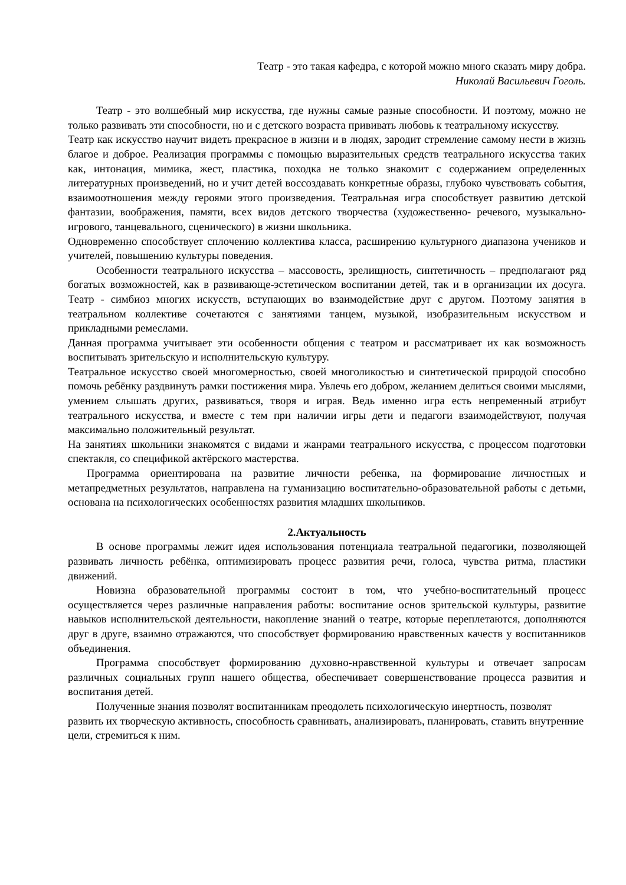Театр - это такая кафедра, с которой можно много сказать миру добра.
Николай Васильевич Гоголь.
Театр - это волшебный мир искусства, где нужны самые разные способности. И поэтому, можно не только развивать эти способности, но и с детского возраста прививать любовь к театральному искусству.
Театр как искусство научит видеть прекрасное в жизни и в людях, зародит стремление самому нести в жизнь благое и доброе. Реализация программы с помощью выразительных средств театрального искусства таких как, интонация, мимика, жест, пластика, походка не только знакомит с содержанием определенных литературных произведений, но и учит детей воссоздавать конкретные образы, глубоко чувствовать события, взаимоотношения между героями этого произведения. Театральная игра способствует развитию детской фантазии, воображения, памяти, всех видов детского творчества (художественно- речевого, музыкально-игрового, танцевального, сценического) в жизни школьника.
Одновременно способствует сплочению коллектива класса, расширению культурного диапазона учеников и учителей, повышению культуры поведения.
Особенности театрального искусства – массовость, зрелищность, синтетичность – предполагают ряд богатых возможностей, как в развивающе-эстетическом воспитании детей, так и в организации их досуга. Театр - симбиоз многих искусств, вступающих во взаимодействие друг с другом. Поэтому занятия в театральном коллективе сочетаются с занятиями танцем, музыкой, изобразительным искусством и прикладными ремеслами.
Данная программа учитывает эти особенности общения с театром и рассматривает их как возможность воспитывать зрительскую и исполнительскую культуру.
Театральное искусство своей многомерностью, своей многоликостью и синтетической природой способно помочь ребёнку раздвинуть рамки постижения мира. Увлечь его добром, желанием делиться своими мыслями, умением слышать других, развиваться, творя и играя. Ведь именно игра есть непременный атрибут театрального искусства, и вместе с тем при наличии игры дети и педагоги взаимодействуют, получая максимально положительный результат.
На занятиях школьники знакомятся с видами и жанрами театрального искусства, с процессом подготовки спектакля, со спецификой актёрского мастерства.
Программа ориентирована на развитие личности ребенка, на формирование личностных и метапредметных результатов, направлена на гуманизацию воспитательно-образовательной работы с детьми, основана на психологических особенностях развития младших школьников.
2.Актуальность
В основе программы лежит идея использования потенциала театральной педагогики, позволяющей развивать личность ребёнка, оптимизировать процесс развития речи, голоса, чувства ритма, пластики движений.
Новизна образовательной программы состоит в том, что учебно-воспитательный процесс осуществляется через различные направления работы: воспитание основ зрительской культуры, развитие навыков исполнительской деятельности, накопление знаний о театре, которые переплетаются, дополняются друг в друге, взаимно отражаются, что способствует формированию нравственных качеств у воспитанников объединения.
Программа способствует формированию духовно-нравственной культуры и отвечает запросам различных социальных групп нашего общества, обеспечивает совершенствование процесса развития и воспитания детей.
Полученные знания позволят воспитанникам преодолеть психологическую инертность, позволят развить их творческую активность, способность сравнивать, анализировать, планировать, ставить внутренние цели, стремиться к ним.